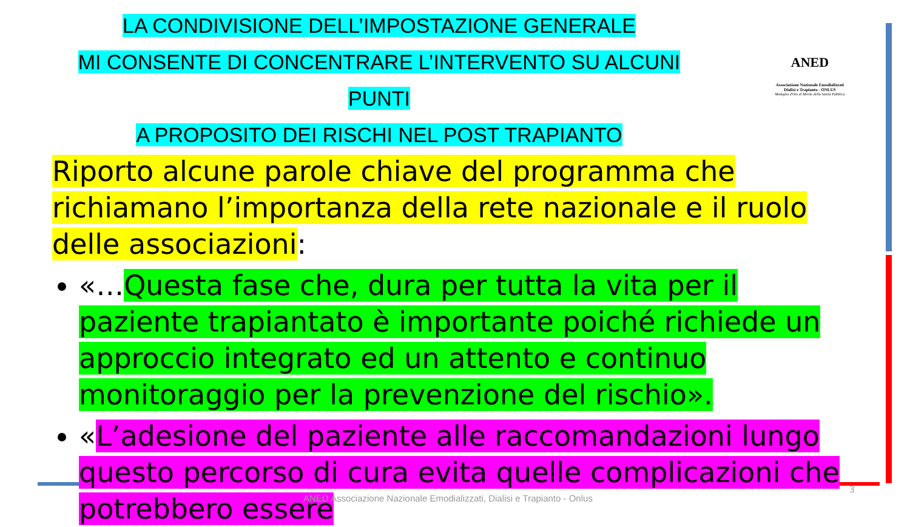LA CONDIVISIONE DELL’IMPOSTAZIONE GENERALE
MI CONSENTE DI CONCENTRARE L’INTERVENTO SU ALCUNI PUNTI
A PROPOSITO DEI RISCHI NEL POST TRAPIANTO
ANED
Associazione Nazionale Emodializzati
Dialisi e Trapianto - ONLUS
Medaglia d'Oro al Merito della Sanità Pubblica
Riporto alcune parole chiave del programma che richiamano l’importanza della rete nazionale e il ruolo delle associazioni:
«…Questa fase che, dura per tutta la vita per il paziente trapiantato è importante poiché richiede un approccio integrato ed un attento e continuo monitoraggio per la prevenzione del rischio».
«L’adesione del paziente alle raccomandazioni lungo questo percorso di cura evita quelle complicazioni che potrebbero essere
ANED Associazione Nazionale Emodializzati, Dialisi e Trapianto - Onlus
3